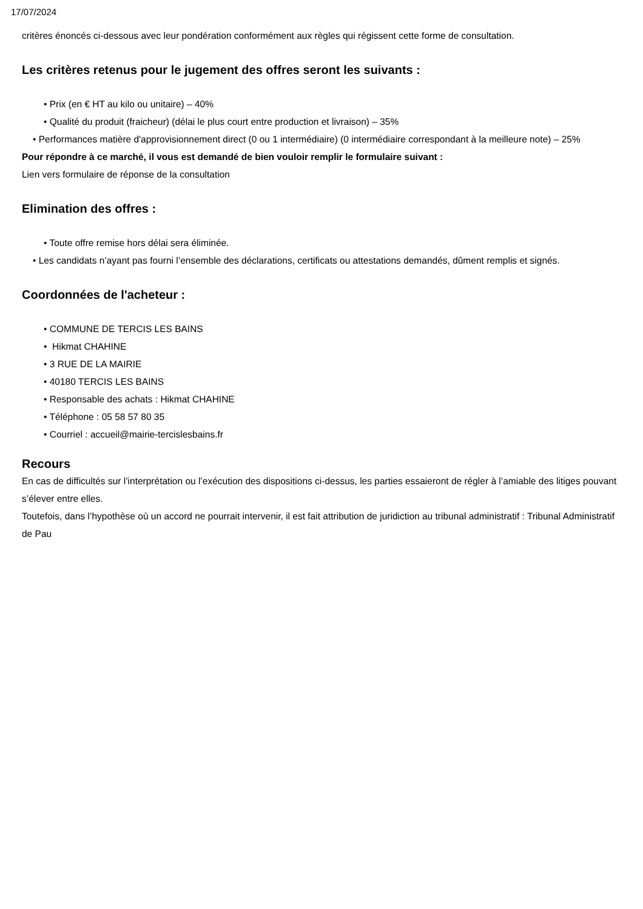17/07/2024
critères énoncés ci-dessous avec leur pondération conformément aux règles qui régissent cette forme de consultation.
Les critères retenus pour le jugement des offres seront les suivants :
• Prix (en € HT au kilo ou unitaire) – 40%
• Qualité du produit (fraicheur) (délai le plus court entre production et livraison) – 35%
• Performances matière d'approvisionnement direct (0 ou 1 intermédiaire) (0 intermédiaire correspondant à la meilleure note) – 25%
Pour répondre à ce marché, il vous est demandé de bien vouloir remplir le formulaire suivant :
Lien vers formulaire de réponse de la consultation
Elimination des offres :
• Toute offre remise hors délai sera éliminée.
• Les candidats n’ayant pas fourni l’ensemble des déclarations, certificats ou attestations demandés, dûment remplis et signés.
Coordonnées de l'acheteur :
• COMMUNE DE TERCIS LES BAINS
• Hikmat CHAHINE
• 3 RUE DE LA MAIRIE
• 40180 TERCIS LES BAINS
• Responsable des achats : Hikmat CHAHINE
• Téléphone : 05 58 57 80 35
• Courriel : accueil@mairie-tercislesbains.fr
Recours
En cas de difficultés sur l’interprétation ou l’exécution des dispositions ci-dessus, les parties essaieront de régler à l’amiable des litiges pouvant s’élever entre elles.
Toutefois, dans l’hypothèse où un accord ne pourrait intervenir, il est fait attribution de juridiction au tribunal administratif : Tribunal Administratif de Pau